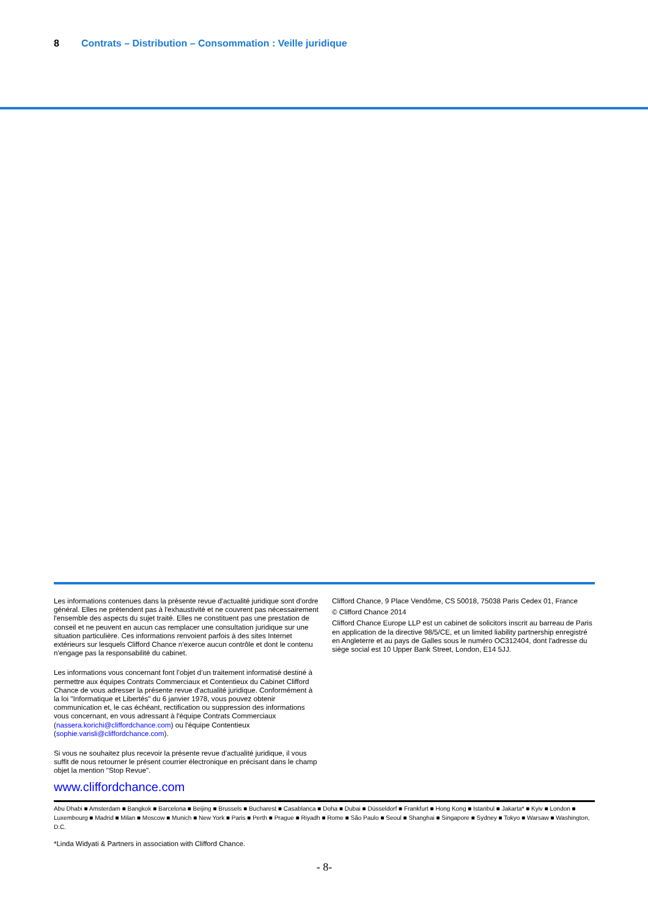8 Contrats – Distribution – Consommation : Veille juridique
Les informations contenues dans la présente revue d'actualité juridique sont d'ordre général. Elles ne prétendent pas à l'exhaustivité et ne couvrent pas nécessairement l'ensemble des aspects du sujet traité. Elles ne constituent pas une prestation de conseil et ne peuvent en aucun cas remplacer une consultation juridique sur une situation particulière. Ces informations renvoient parfois à des sites Internet extérieurs sur lesquels Clifford Chance n'exerce aucun contrôle et dont le contenu n'engage pas la responsabilité du cabinet.
Les informations vous concernant font l’objet d’un traitement informatisé destiné à permettre aux équipes Contrats Commerciaux et Contentieux du Cabinet Clifford Chance de vous adresser la présente revue d'actualité juridique. Conformément à la loi "Informatique et Libertés" du 6 janvier 1978, vous pouvez obtenir communication et, le cas échéant, rectification ou suppression des informations vous concernant, en vous adressant à l'équipe Contrats Commerciaux (nassera.korichi@cliffordchance.com) ou l'équipe Contentieux (sophie.varisli@cliffordchance.com).
Si vous ne souhaitez plus recevoir la présente revue d'actualité juridique, il vous suffit de nous retourner le présent courrier électronique en précisant dans le champ objet la mention "Stop Revue".
Clifford Chance, 9 Place Vendôme, CS 50018, 75038 Paris Cedex 01, France
© Clifford Chance 2014
Clifford Chance Europe LLP est un cabinet de solicitors inscrit au barreau de Paris en application de la directive 98/5/CE, et un limited liability partnership enregistré en Angleterre et au pays de Galles sous le numéro OC312404, dont l'adresse du siège social est 10 Upper Bank Street, London, E14 5JJ.
www.cliffordchance.com
Abu Dhabi ■ Amsterdam ■ Bangkok ■ Barcelona ■ Beijing ■ Brussels ■ Bucharest ■ Casablanca ■ Doha ■ Dubai ■ Düsseldorf ■ Frankfurt ■ Hong Kong ■ Istanbul ■ Jakarta* ■ Kyiv ■ London ■ Luxembourg ■ Madrid ■ Milan ■ Moscow ■ Munich ■ New York ■ Paris ■ Perth ■ Prague ■ Riyadh ■ Rome ■ São Paulo ■ Seoul ■ Shanghai ■ Singapore ■ Sydney ■ Tokyo ■ Warsaw ■ Washington, D.C.
*Linda Widyati & Partners in association with Clifford Chance.
- 8-